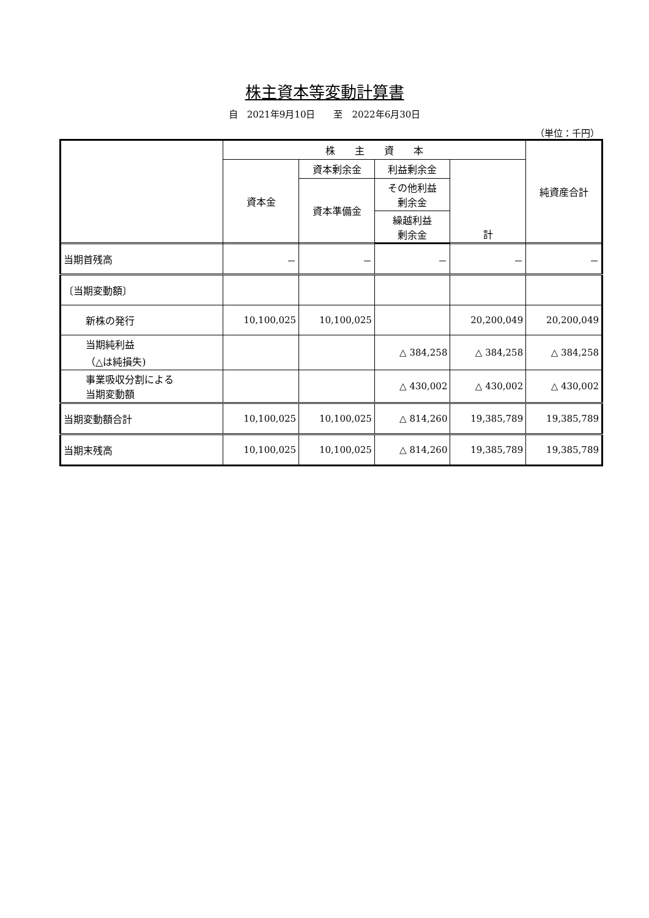株主資本等変動計算書
自　2021年9月10日　　至　2022年6月30日
（単位：千円）
| | 株 主 資 本 | | | | 純資産合計 |
| --- | --- | --- | --- | --- | --- |
| | 資本金 | 資本剰余金 | 利益剰余金 | 計 | |
| | | 資本準備金 | その他利益 剰余金 | | |
| | | | 繰越利益 剰余金 | | |
| 当期首残高 | － | － | － | － | － |
| 〔当期変動額〕 | | | | | |
| 新株の発行 | 10,100,025 | 10,100,025 | | 20,200,049 | 20,200,049 |
| 当期純利益 （△は純損失) | | | △ 384,258 | △ 384,258 | △ 384,258 |
| 事業吸収分割による 当期変動額 | | | △ 430,002 | △ 430,002 | △ 430,002 |
| 当期変動額合計 | 10,100,025 | 10,100,025 | △ 814,260 | 19,385,789 | 19,385,789 |
| 当期末残高 | 10,100,025 | 10,100,025 | △ 814,260 | 19,385,789 | 19,385,789 |